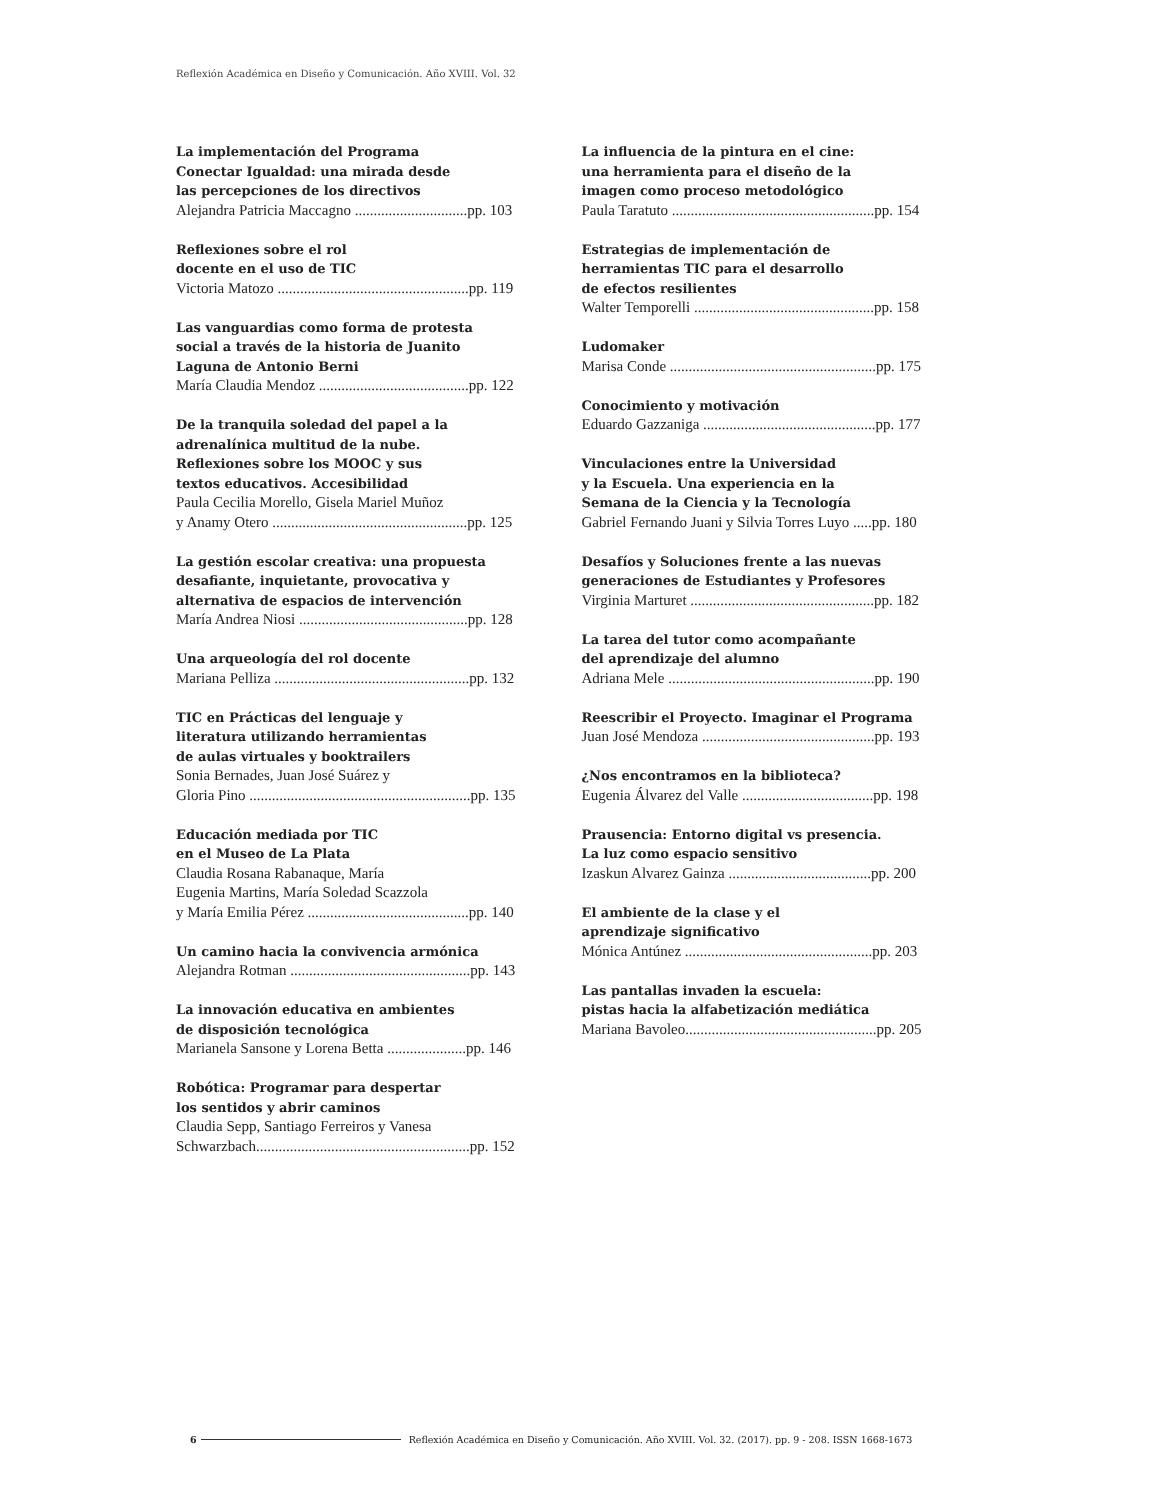Reflexión Académica en Diseño y Comunicación. Año XVIII. Vol. 32
La implementación del Programa
Conectar Igualdad: una mirada desde
las percepciones de los directivos
Alejandra Patricia Maccagno ..............................pp. 103
Reflexiones sobre el rol
docente en el uso de TIC
Victoria Matozo ...................................................pp. 119
Las vanguardias como forma de protesta
social a través de la historia de Juanito
Laguna de Antonio Berni
María Claudia Mendoz ........................................pp. 122
De la tranquila soledad del papel a la
adrenalínica multitud de la nube.
Reflexiones sobre los MOOC y sus
textos educativos. Accesibilidad
Paula Cecilia Morello, Gisela Mariel Muñoz
y Anamy Otero ....................................................pp. 125
La gestión escolar creativa: una propuesta
desafiante, inquietante, provocativa y
alternativa de espacios de intervención
María Andrea Niosi .............................................pp. 128
Una arqueología del rol docente
Mariana Pelliza ....................................................pp. 132
TIC en Prácticas del lenguaje y
literatura utilizando herramientas
de aulas virtuales y booktrailers
Sonia Bernades, Juan José Suárez y
Gloria Pino ...........................................................pp. 135
Educación mediada por TIC
en el Museo de La Plata
Claudia Rosana Rabanaque, María
Eugenia Martins, María Soledad Scazzola
y María Emilia Pérez ...........................................pp. 140
Un camino hacia la convivencia armónica
Alejandra Rotman ................................................pp. 143
La innovación educativa en ambientes
de disposición tecnológica
Marianela Sansone y Lorena Betta .....................pp. 146
Robótica: Programar para despertar
los sentidos y abrir caminos
Claudia Sepp, Santiago Ferreiros y Vanesa
Schwarzbach.........................................................pp. 152
La influencia de la pintura en el cine:
una herramienta para el diseño de la
imagen como proceso metodológico
Paula Taratuto ......................................................pp. 154
Estrategias de implementación de
herramientas TIC para el desarrollo
de efectos resilientes
Walter Temporelli ................................................pp. 158
Ludomaker
Marisa Conde .......................................................pp. 175
Conocimiento y motivación
Eduardo Gazzaniga ..............................................pp. 177
Vinculaciones entre la Universidad
y la Escuela. Una experiencia en la
Semana de la Ciencia y la Tecnología
Gabriel Fernando Juani y Silvia Torres Luyo .....pp. 180
Desafíos y Soluciones frente a las nuevas
generaciones de Estudiantes y Profesores
Virginia Marturet .................................................pp. 182
La tarea del tutor como acompañante
del aprendizaje del alumno
Adriana Mele .......................................................pp. 190
Reescribir el Proyecto. Imaginar el Programa
Juan José Mendoza ..............................................pp. 193
¿Nos encontramos en la biblioteca?
Eugenia Álvarez del Valle ...................................pp. 198
Prausencia: Entorno digital vs presencia.
La luz como espacio sensitivo
Izaskun Alvarez Gainza ......................................pp. 200
El ambiente de la clase y el
aprendizaje significativo
Mónica Antúnez ..................................................pp. 203
Las pantallas invaden la escuela:
pistas hacia la alfabetización mediática
Mariana Bavoleo...................................................pp. 205
6 Reflexión Académica en Diseño y Comunicación. Año XVIII. Vol. 32. (2017). pp. 9 - 208. ISSN 1668-1673